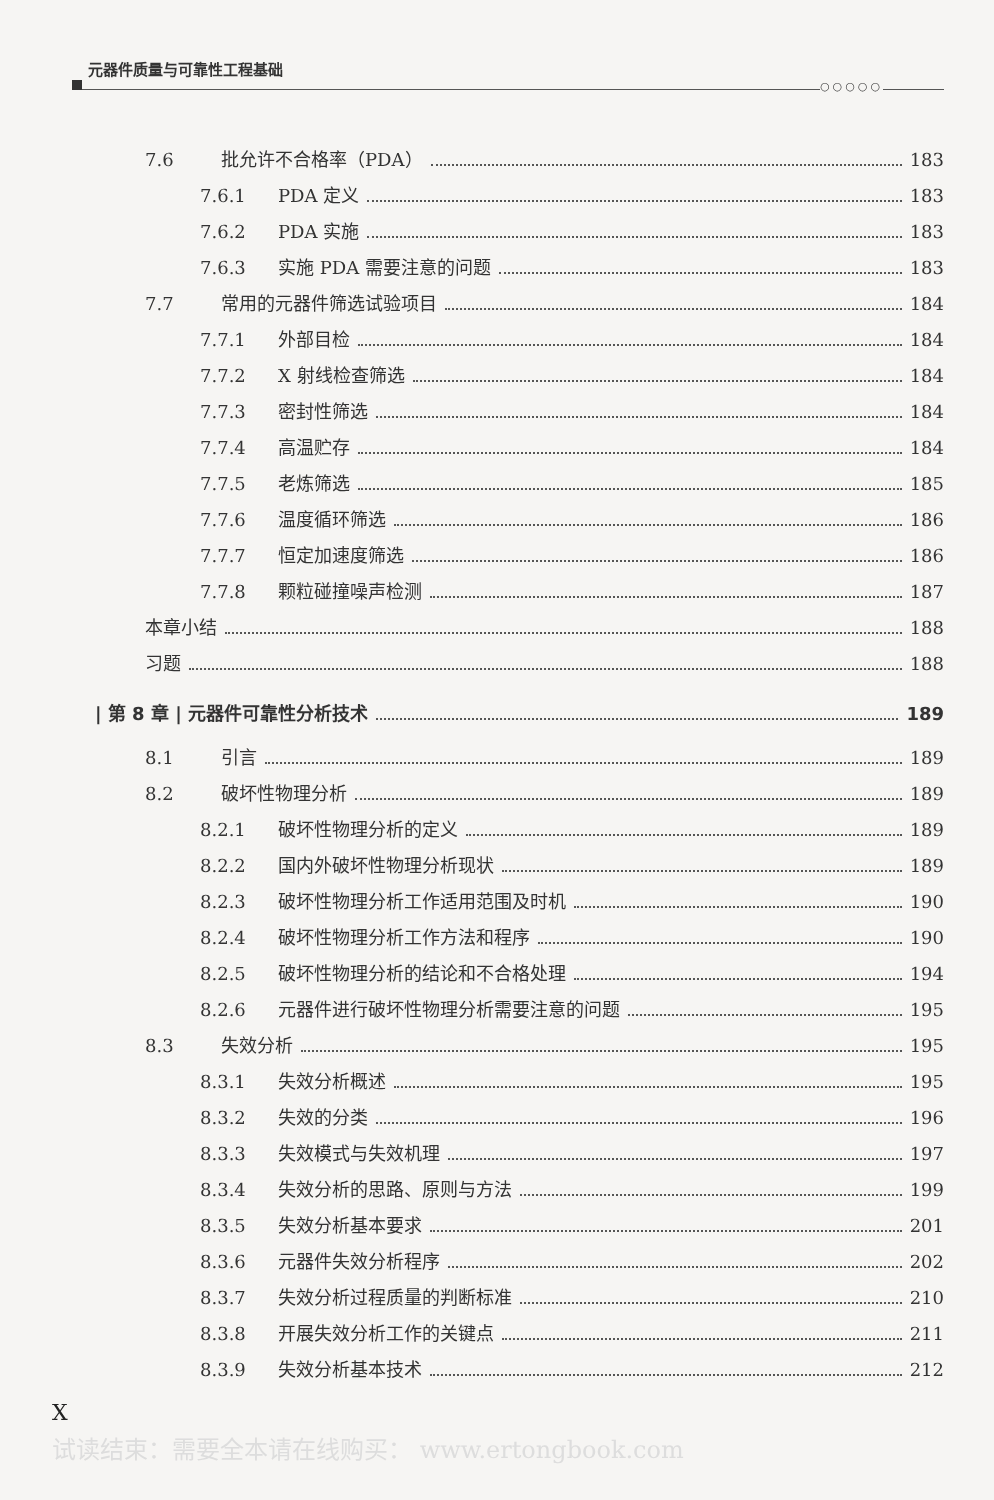元器件质量与可靠性工程基础
○○○○○
7.6 批允许不合格率（PDA） 183
7.6.1 PDA 定义 183
7.6.2 PDA 实施 183
7.6.3 实施 PDA 需要注意的问题 183
7.7 常用的元器件筛选试验项目 184
7.7.1 外部目检 184
7.7.2 X 射线检查筛选 184
7.7.3 密封性筛选 184
7.7.4 高温贮存 184
7.7.5 老炼筛选 185
7.7.6 温度循环筛选 186
7.7.7 恒定加速度筛选 186
7.7.8 颗粒碰撞噪声检测 187
本章小结 188
习题 188
| 第 8 章 | 元器件可靠性分析技术 189
8.1 引言 189
8.2 破坏性物理分析 189
8.2.1 破坏性物理分析的定义 189
8.2.2 国内外破坏性物理分析现状 189
8.2.3 破坏性物理分析工作适用范围及时机 190
8.2.4 破坏性物理分析工作方法和程序 190
8.2.5 破坏性物理分析的结论和不合格处理 194
8.2.6 元器件进行破坏性物理分析需要注意的问题 195
8.3 失效分析 195
8.3.1 失效分析概述 195
8.3.2 失效的分类 196
8.3.3 失效模式与失效机理 197
8.3.4 失效分析的思路、原则与方法 199
8.3.5 失效分析基本要求 201
8.3.6 元器件失效分析程序 202
8.3.7 失效分析过程质量的判断标准 210
8.3.8 开展失效分析工作的关键点 211
8.3.9 失效分析基本技术 212
X
试读结束：需要全本请在线购买： www.ertongbook.com